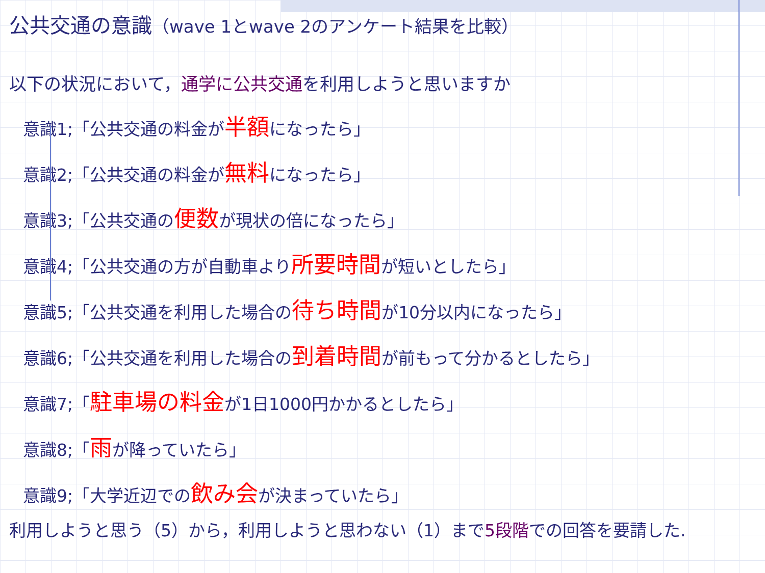公共交通の意識（wave 1とwave 2のアンケート結果を比較）
以下の状況において，通学に公共交通を利用しようと思いますか
意識1;「公共交通の料金が半額になったら」
意識2;「公共交通の料金が無料になったら」
意識3;「公共交通の便数が現状の倍になったら」
意識4;「公共交通の方が自動車より所要時間が短いとしたら」
意識5;「公共交通を利用した場合の待ち時間が10分以内になったら」
意識6;「公共交通を利用した場合の到着時間が前もって分かるとしたら」
意識7;「駐車場の料金が1日1000円かかるとしたら」
意識8;「雨が降っていたら」
意識9;「大学近辺での飲み会が決まっていたら」
利用しようと思う（5）から，利用しようと思わない（1）まで5段階での回答を要請した.